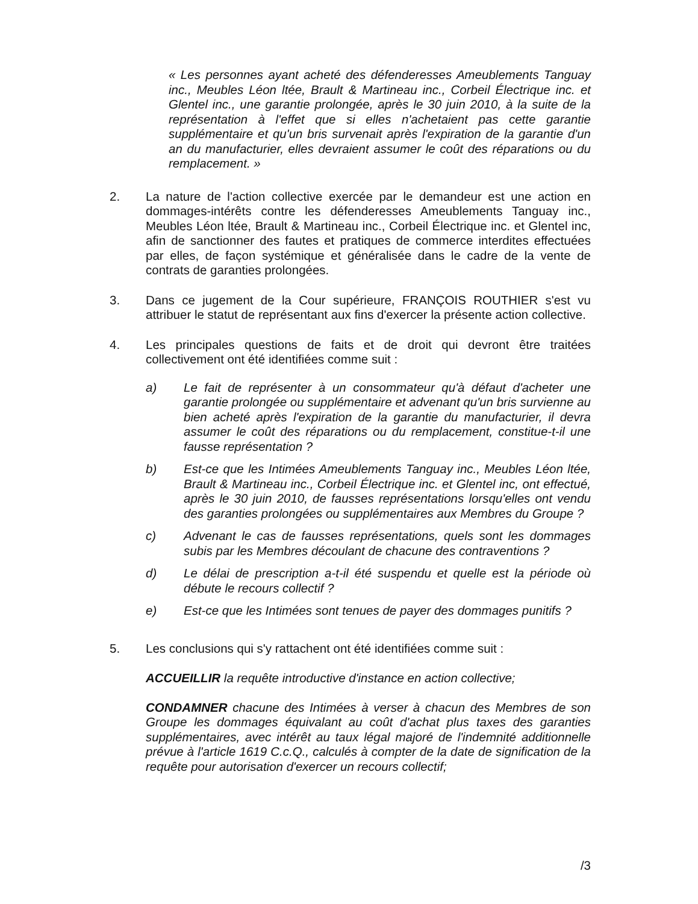« Les personnes ayant acheté des défenderesses Ameublements Tanguay inc., Meubles Léon ltée, Brault & Martineau inc., Corbeil Électrique inc. et Glentel inc., une garantie prolongée, après le 30 juin 2010, à la suite de la représentation à l'effet que si elles n'achetaient pas cette garantie supplémentaire et qu'un bris survenait après l'expiration de la garantie d'un an du manufacturier, elles devraient assumer le coût des réparations ou du remplacement. »
2. La nature de l'action collective exercée par le demandeur est une action en dommages-intérêts contre les défenderesses Ameublements Tanguay inc., Meubles Léon ltée, Brault & Martineau inc., Corbeil Électrique inc. et Glentel inc, afin de sanctionner des fautes et pratiques de commerce interdites effectuées par elles, de façon systémique et généralisée dans le cadre de la vente de contrats de garanties prolongées.
3. Dans ce jugement de la Cour supérieure, FRANÇOIS ROUTHIER s'est vu attribuer le statut de représentant aux fins d'exercer la présente action collective.
4. Les principales questions de faits et de droit qui devront être traitées collectivement ont été identifiées comme suit :
a) Le fait de représenter à un consommateur qu'à défaut d'acheter une garantie prolongée ou supplémentaire et advenant qu'un bris survienne au bien acheté après l'expiration de la garantie du manufacturier, il devra assumer le coût des réparations ou du remplacement, constitue-t-il une fausse représentation ?
b) Est-ce que les Intimées Ameublements Tanguay inc., Meubles Léon ltée, Brault & Martineau inc., Corbeil Électrique inc. et Glentel inc, ont effectué, après le 30 juin 2010, de fausses représentations lorsqu'elles ont vendu des garanties prolongées ou supplémentaires aux Membres du Groupe ?
c) Advenant le cas de fausses représentations, quels sont les dommages subis par les Membres découlant de chacune des contraventions ?
d) Le délai de prescription a-t-il été suspendu et quelle est la période où débute le recours collectif ?
e) Est-ce que les Intimées sont tenues de payer des dommages punitifs ?
5. Les conclusions qui s'y rattachent ont été identifiées comme suit :
ACCUEILLIR la requête introductive d'instance en action collective;
CONDAMNER chacune des Intimées à verser à chacun des Membres de son Groupe les dommages équivalant au coût d'achat plus taxes des garanties supplémentaires, avec intérêt au taux légal majoré de l'indemnité additionnelle prévue à l'article 1619 C.c.Q., calculés à compter de la date de signification de la requête pour autorisation d'exercer un recours collectif;
/3